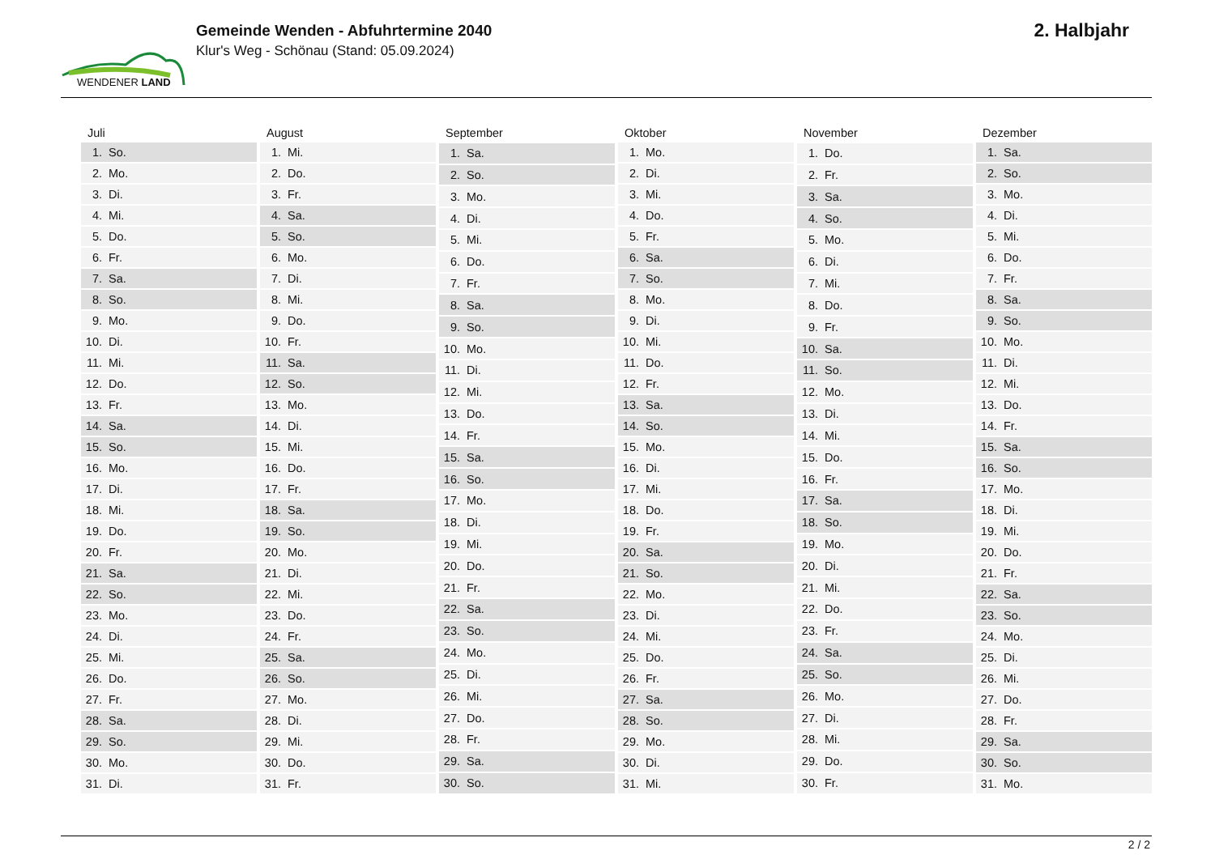WENDENER LAND
Gemeinde Wenden - Abfuhrtermine 2040
Klur's Weg - Schönau (Stand: 05.09.2024)
2. Halbjahr
| Juli | |
| --- | --- |
| 1. | So. |
| 2. | Mo. |
| 3. | Di. |
| 4. | Mi. |
| 5. | Do. |
| 6. | Fr. |
| 7. | Sa. |
| 8. | So. |
| 9. | Mo. |
| 10. | Di. |
| 11. | Mi. |
| 12. | Do. |
| 13. | Fr. |
| 14. | Sa. |
| 15. | So. |
| 16. | Mo. |
| 17. | Di. |
| 18. | Mi. |
| 19. | Do. |
| 20. | Fr. |
| 21. | Sa. |
| 22. | So. |
| 23. | Mo. |
| 24. | Di. |
| 25. | Mi. |
| 26. | Do. |
| 27. | Fr. |
| 28. | Sa. |
| 29. | So. |
| 30. | Mo. |
| 31. | Di. |
| August | |
| --- | --- |
| 1. | Mi. |
| 2. | Do. |
| 3. | Fr. |
| 4. | Sa. |
| 5. | So. |
| 6. | Mo. |
| 7. | Di. |
| 8. | Mi. |
| 9. | Do. |
| 10. | Fr. |
| 11. | Sa. |
| 12. | So. |
| 13. | Mo. |
| 14. | Di. |
| 15. | Mi. |
| 16. | Do. |
| 17. | Fr. |
| 18. | Sa. |
| 19. | So. |
| 20. | Mo. |
| 21. | Di. |
| 22. | Mi. |
| 23. | Do. |
| 24. | Fr. |
| 25. | Sa. |
| 26. | So. |
| 27. | Mo. |
| 28. | Di. |
| 29. | Mi. |
| 30. | Do. |
| 31. | Fr. |
| September | |
| --- | --- |
| 1. | Sa. |
| 2. | So. |
| 3. | Mo. |
| 4. | Di. |
| 5. | Mi. |
| 6. | Do. |
| 7. | Fr. |
| 8. | Sa. |
| 9. | So. |
| 10. | Mo. |
| 11. | Di. |
| 12. | Mi. |
| 13. | Do. |
| 14. | Fr. |
| 15. | Sa. |
| 16. | So. |
| 17. | Mo. |
| 18. | Di. |
| 19. | Mi. |
| 20. | Do. |
| 21. | Fr. |
| 22. | Sa. |
| 23. | So. |
| 24. | Mo. |
| 25. | Di. |
| 26. | Mi. |
| 27. | Do. |
| 28. | Fr. |
| 29. | Sa. |
| 30. | So. |
| Oktober | |
| --- | --- |
| 1. | Mo. |
| 2. | Di. |
| 3. | Mi. |
| 4. | Do. |
| 5. | Fr. |
| 6. | Sa. |
| 7. | So. |
| 8. | Mo. |
| 9. | Di. |
| 10. | Mi. |
| 11. | Do. |
| 12. | Fr. |
| 13. | Sa. |
| 14. | So. |
| 15. | Mo. |
| 16. | Di. |
| 17. | Mi. |
| 18. | Do. |
| 19. | Fr. |
| 20. | Sa. |
| 21. | So. |
| 22. | Mo. |
| 23. | Di. |
| 24. | Mi. |
| 25. | Do. |
| 26. | Fr. |
| 27. | Sa. |
| 28. | So. |
| 29. | Mo. |
| 30. | Di. |
| 31. | Mi. |
| November | |
| --- | --- |
| 1. | Do. |
| 2. | Fr. |
| 3. | Sa. |
| 4. | So. |
| 5. | Mo. |
| 6. | Di. |
| 7. | Mi. |
| 8. | Do. |
| 9. | Fr. |
| 10. | Sa. |
| 11. | So. |
| 12. | Mo. |
| 13. | Di. |
| 14. | Mi. |
| 15. | Do. |
| 16. | Fr. |
| 17. | Sa. |
| 18. | So. |
| 19. | Mo. |
| 20. | Di. |
| 21. | Mi. |
| 22. | Do. |
| 23. | Fr. |
| 24. | Sa. |
| 25. | So. |
| 26. | Mo. |
| 27. | Di. |
| 28. | Mi. |
| 29. | Do. |
| 30. | Fr. |
| Dezember | |
| --- | --- |
| 1. | Sa. |
| 2. | So. |
| 3. | Mo. |
| 4. | Di. |
| 5. | Mi. |
| 6. | Do. |
| 7. | Fr. |
| 8. | Sa. |
| 9. | So. |
| 10. | Mo. |
| 11. | Di. |
| 12. | Mi. |
| 13. | Do. |
| 14. | Fr. |
| 15. | Sa. |
| 16. | So. |
| 17. | Mo. |
| 18. | Di. |
| 19. | Mi. |
| 20. | Do. |
| 21. | Fr. |
| 22. | Sa. |
| 23. | So. |
| 24. | Mo. |
| 25. | Di. |
| 26. | Mi. |
| 27. | Do. |
| 28. | Fr. |
| 29. | Sa. |
| 30. | So. |
| 31. | Mo. |
2 / 2